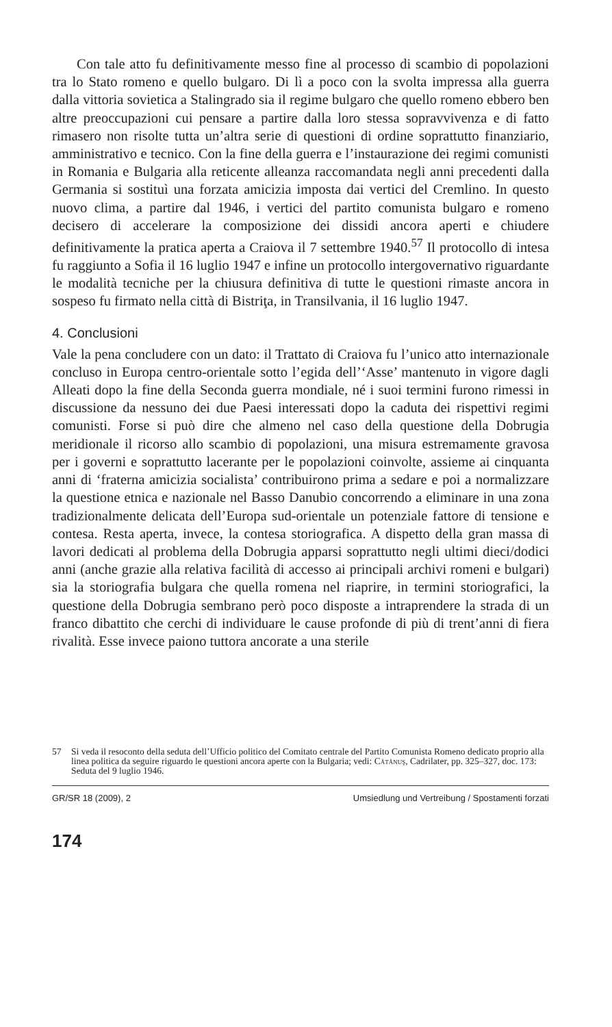Con tale atto fu definitivamente messo fine al processo di scambio di popolazioni tra lo Stato romeno e quello bulgaro. Di lì a poco con la svolta impressa alla guerra dalla vittoria sovietica a Stalingrado sia il regime bulgaro che quello romeno ebbero ben altre preoccupazioni cui pensare a partire dalla loro stessa sopravvivenza e di fatto rimasero non risolte tutta un’altra serie di questioni di ordine soprattutto finanziario, amministrativo e tecnico. Con la fine della guerra e l’instaurazione dei regimi comunisti in Romania e Bulgaria alla reticente alleanza raccomandata negli anni precedenti dalla Germania si sostituì una forzata amicizia imposta dai vertici del Cremlino. In questo nuovo clima, a partire dal 1946, i vertici del partito comunista bulgaro e romeno decisero di accelerare la composizione dei dissidi ancora aperti e chiudere definitivamente la pratica aperta a Craiova il 7 settembre 1940.<sup>57</sup> Il protocollo di intesa fu raggiunto a Sofia il 16 luglio 1947 e infine un protocollo intergovernativo riguardante le modalità tecniche per la chiusura definitiva di tutte le questioni rimaste ancora in sospeso fu firmato nella città di Bistriţa, in Transilvania, il 16 luglio 1947.
4. Conclusioni
Vale la pena concludere con un dato: il Trattato di Craiova fu l’unico atto internazionale concluso in Europa centro-orientale sotto l’egida dell’‘Asse’ mantenuto in vigore dagli Alleati dopo la fine della Seconda guerra mondiale, né i suoi termini furono rimessi in discussione da nessuno dei due Paesi interessati dopo la caduta dei rispettivi regimi comunisti. Forse si può dire che almeno nel caso della questione della Dobrugia meridionale il ricorso allo scambio di popolazioni, una misura estremamente gravosa per i governi e soprattutto lacerante per le popolazioni coinvolte, assieme ai cinquanta anni di ‘fraterna amicizia socialista’ contribuirono prima a sedare e poi a normalizzare la questione etnica e nazionale nel Basso Danubio concorrendo a eliminare in una zona tradizionalmente delicata dell’Europa sud-orientale un potenziale fattore di tensione e contesa. Resta aperta, invece, la contesa storiografica. A dispetto della gran massa di lavori dedicati al problema della Dobrugia apparsi soprattutto negli ultimi dieci/dodici anni (anche grazie alla relativa facilità di accesso ai principali archivi romeni e bulgari) sia la storiografia bulgara che quella romena nel riaprire, in termini storiografici, la questione della Dobrugia sembrano però poco disposte a intraprendere la strada di un franco dibattito che cerchi di individuare le cause profonde di più di trent’anni di fiera rivalità. Esse invece paiono tuttora ancorate a una sterile
57 Si veda il resoconto della seduta dell’Ufficio politico del Comitato centrale del Partito Comunista Romeno dedicato proprio alla linea politica da seguire riguardo le questioni ancora aperte con la Bulgaria; vedi: Cătănuş, Cadrilater, pp. 325–327, doc. 173: Seduta del 9 luglio 1946.
GR/SR 18 (2009), 2 Umsiedlung und Vertreibung / Spostamenti forzati
174